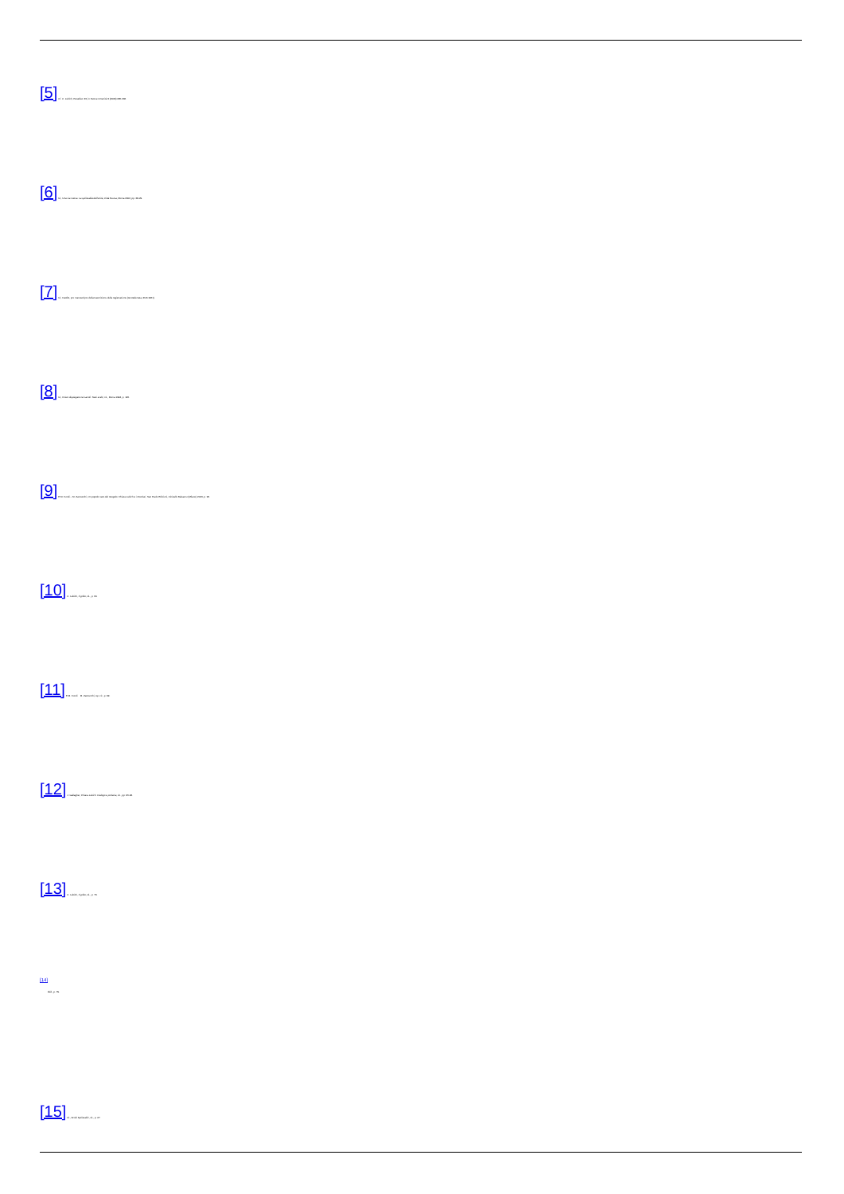[5] Cf. C. Lubich, Paradiso '49, in Nuova Umanità 3 (2008) 285-296.
[6] Id., Una via nuova. La spiritualità dell'unità, Città Nuova, Roma 2002, pp. 28-29.
[7] Id., Inedito, pro manuscripto della trascrizione della registrazione (Grottaferrata, 29.8.1961).
[8] Id., Cristo dispiegato nei secoli. Testi scelti, cit., Roma 1994, p. 195.
[9] E.M. Fondi – M. Zanzucchi, Un popolo nato dal Vangelo. Chiara Lubich e i Focolari, San Paolo Edizioni, Cinisello Balsamo (Milano) 2003, p. 96.
[10] C. Lubich, Il grido, cit., p. 60.
[11] E.M. Fondi – M. Zanzucchi, op. cit., p. 99.
[12] J. Gallagher, Chiara Lubich. Dialogo e profezia, cit., pp. 95-96.
[13] C. Lubich, Il grido, cit., p. 76.
[14]
Ibid., p. 79.
[15] Id., Scritti Spirituali/1, cit., p. 27.